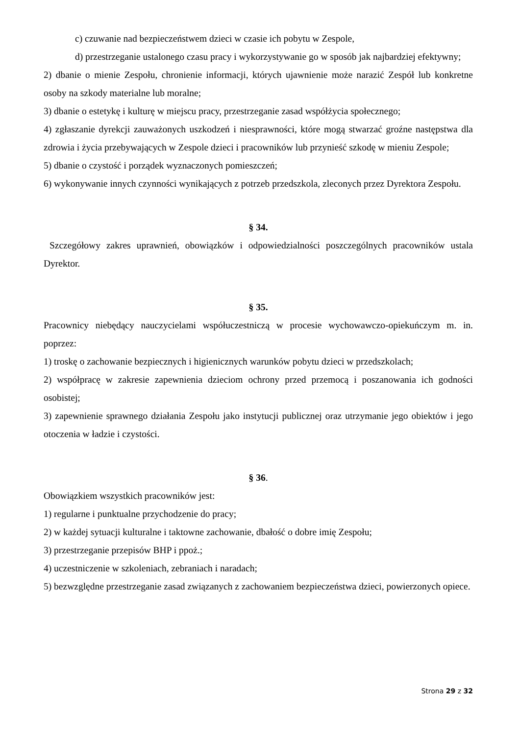c) czuwanie nad bezpieczeństwem dzieci w czasie ich pobytu w Zespole,
d) przestrzeganie ustalonego czasu pracy i wykorzystywanie go w sposób jak najbardziej efektywny;
2) dbanie o mienie Zespołu, chronienie informacji, których ujawnienie może narazić Zespół lub konkretne osoby na szkody materialne lub moralne;
3) dbanie o estetykę i kulturę w miejscu pracy, przestrzeganie zasad współżycia społecznego;
4) zgłaszanie dyrekcji zauważonych uszkodzeń i niesprawności, które mogą stwarzać groźne następstwa dla zdrowia i życia przebywających w Zespole dzieci i pracowników lub przynieść szkodę w mieniu Zespole;
5) dbanie o czystość i porządek wyznaczonych pomieszczeń;
6) wykonywanie innych czynności wynikających z potrzeb przedszkola, zleconych przez Dyrektora Zespołu.
§ 34.
Szczegółowy zakres uprawnień, obowiązków i odpowiedzialności poszczególnych pracowników ustala Dyrektor.
§ 35.
Pracownicy niebędący nauczycielami współuczestniczą w procesie wychowawczo-opiekuńczym m. in. poprzez:
1) troskę o zachowanie bezpiecznych i higienicznych warunków pobytu dzieci w przedszkolach;
2) współpracę w zakresie zapewnienia dzieciom ochrony przed przemocą i poszanowania ich godności osobistej;
3) zapewnienie sprawnego działania Zespołu jako instytucji publicznej oraz utrzymanie jego obiektów i jego otoczenia w ładzie i czystości.
§ 36.
Obowiązkiem wszystkich pracowników jest:
1) regularne i punktualne przychodzenie do pracy;
2) w każdej sytuacji kulturalne i taktowne zachowanie, dbałość o dobre imię Zespołu;
3) przestrzeganie przepisów BHP i ppoż.;
4) uczestniczenie w szkoleniach, zebraniach i naradach;
5) bezwzględne przestrzeganie zasad związanych z zachowaniem bezpieczeństwa dzieci, powierzonych opiece.
Strona 29 z 32